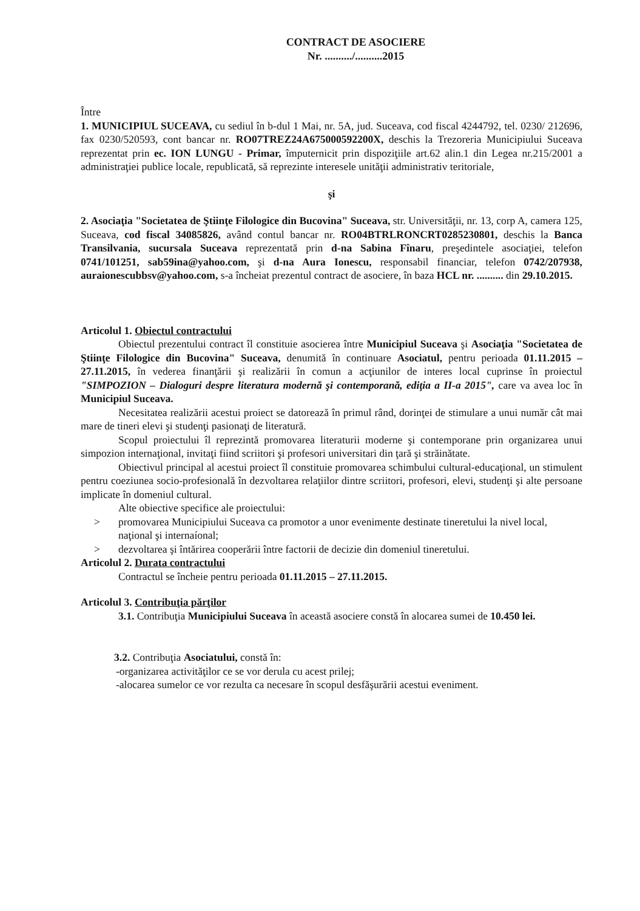CONTRACT DE ASOCIERE
Nr. ........../..........2015
Între
1. MUNICIPIUL SUCEAVA, cu sediul în b-dul 1 Mai, nr. 5A, jud. Suceava, cod fiscal 4244792, tel. 0230/ 212696, fax 0230/520593, cont bancar nr. RO07TREZ24A675000592200X, deschis la Trezoreria Municipiului Suceava reprezentat prin ec. ION LUNGU - Primar, împuternicit prin dispoziţiile art.62 alin.1 din Legea nr.215/2001 a administraţiei publice locale, republicată, să reprezinte interesele unităţii administrativ teritoriale,
şi
2. Asociaţia "Societatea de Ştiinţe Filologice din Bucovina" Suceava, str. Universităţii, nr. 13, corp A, camera 125, Suceava, cod fiscal 34085826, având contul bancar nr. RO04BTRLRONCRT0285230801, deschis la Banca Transilvania, sucursala Suceava reprezentată prin d-na Sabina Fînaru, preşedintele asociaţiei, telefon 0741/101251, sab59ina@yahoo.com, şi d-na Aura Ionescu, responsabil financiar, telefon 0742/207938, auraionescubbsv@yahoo.com, s-a încheiat prezentul contract de asociere, în baza HCL nr. .......... din 29.10.2015.
Articolul 1. Obiectul contractului
Obiectul prezentului contract îl constituie asocierea între Municipiul Suceava şi Asociaţia "Societatea de Ştiinţe Filologice din Bucovina" Suceava, denumită în continuare Asociatul, pentru perioada 01.11.2015 – 27.11.2015, în vederea finanţării şi realizării în comun a acţiunilor de interes local cuprinse în proiectul "SIMPOZION – Dialoguri despre literatura modernă şi contemporană, ediţia a II-a 2015", care va avea loc în Municipiul Suceava.
Necesitatea realizării acestui proiect se datorează în primul rând, dorinţei de stimulare a unui număr cât mai mare de tineri elevi şi studenţi pasionaţi de literatură.
Scopul proiectului îl reprezintă promovarea literaturii moderne şi contemporane prin organizarea unui simpozion internaţional, invitaţi fiind scriitori şi profesori universitari din ţară şi străinătate.
Obiectivul principal al acestui proiect îl constituie promovarea schimbului cultural-educaţional, un stimulent pentru coeziunea socio-profesională în dezvoltarea relaţiilor dintre scriitori, profesori, elevi, studenţi şi alte persoane implicate în domeniul cultural.
Alte obiective specifice ale proiectului:
> promovarea Municipiului Suceava ca promotor a unor evenimente destinate tineretului la nivel local, naţional şi internaíonal;
> dezvoltarea şi întărirea cooperării între factorii de decizie din domeniul tineretului.
Articolul 2. Durata contractului
Contractul se încheie pentru perioada 01.11.2015 – 27.11.2015.
Articolul 3. Contribuţia părţilor
3.1. Contribuţia Municipiului Suceava în această asociere constă în alocarea sumei de 10.450 lei.
3.2. Contribuţia Asociatului, constă în:
-organizarea activităţilor ce se vor derula cu acest prilej;
-alocarea sumelor ce vor rezulta ca necesare în scopul desfăşurării acestui eveniment.